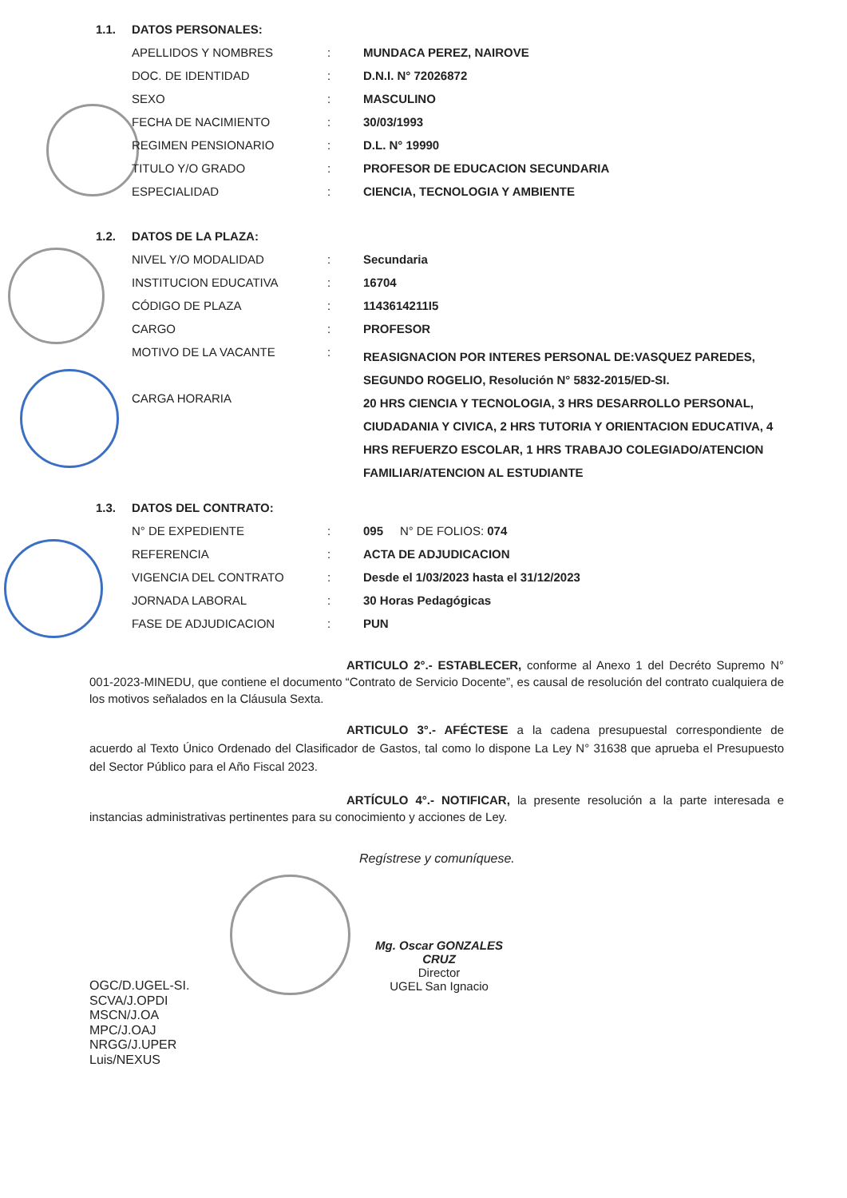| 1.1. | DATOS PERSONALES: | | |
| | APELLIDOS Y NOMBRES | : | MUNDACA PEREZ, NAIROVE |
| | DOC. DE IDENTIDAD | : | D.N.I. N° 72026872 |
| | SEXO | : | MASCULINO |
| | FECHA DE NACIMIENTO | : | 30/03/1993 |
| | REGIMEN PENSIONARIO | : | D.L. N° 19990 |
| | TITULO Y/O GRADO | : | PROFESOR DE EDUCACION SECUNDARIA |
| | ESPECIALIDAD | : | CIENCIA, TECNOLOGIA Y AMBIENTE |
| 1.2. | DATOS DE LA PLAZA: | | |
| | NIVEL Y/O MODALIDAD | : | Secundaria |
| | INSTITUCION EDUCATIVA | : | 16704 |
| | CÓDIGO DE PLAZA | : | 1143614211I5 |
| | CARGO | : | PROFESOR |
| | MOTIVO DE LA VACANTE | : | REASIGNACION POR INTERES PERSONAL DE:VASQUEZ PAREDES, SEGUNDO ROGELIO, Resolución N° 5832-2015/ED-SI. |
| | CARGA HORARIA | | 20 HRS CIENCIA Y TECNOLOGIA, 3 HRS DESARROLLO PERSONAL, CIUDADANIA Y CIVICA, 2 HRS TUTORIA Y ORIENTACION EDUCATIVA, 4 HRS REFUERZO ESCOLAR, 1 HRS TRABAJO COLEGIADO/ATENCION FAMILIAR/ATENCION AL ESTUDIANTE |
| 1.3. | DATOS DEL CONTRATO: | | |
| | N° DE EXPEDIENTE | : | 095 N° DE FOLIOS: 074 |
| | REFERENCIA | : | ACTA DE ADJUDICACION |
| | VIGENCIA DEL CONTRATO | : | Desde el 1/03/2023 hasta el 31/12/2023 |
| | JORNADA LABORAL | : | 30 Horas Pedagógicas |
| | FASE DE ADJUDICACION | : | PUN |
ARTICULO 2°.- ESTABLECER, conforme al Anexo 1 del Decréto Supremo N° 001-2023-MINEDU, que contiene el documento “Contrato de Servicio Docente”, es causal de resolución del contrato cualquiera de los motivos señalados en la Cláusula Sexta.
ARTICULO 3°.- AFÉCTESE a la cadena presupuestal correspondiente de acuerdo al Texto Único Ordenado del Clasificador de Gastos, tal como lo dispone La Ley N° 31638 que aprueba el Presupuesto del Sector Público para el Año Fiscal 2023.
ARTÍCULO 4°.- NOTIFICAR, la presente resolución a la parte interesada e instancias administrativas pertinentes para su conocimiento y acciones de Ley.
Regístrese y comuníquese.
Mg. Oscar GONZALES CRUZ
Director
UGEL San Ignacio
OGC/D.UGEL-SI.
SCVA/J.OPDI
MSCN/J.OA
MPC/J.OAJ
NRGG/J.UPER
Luis/NEXUS